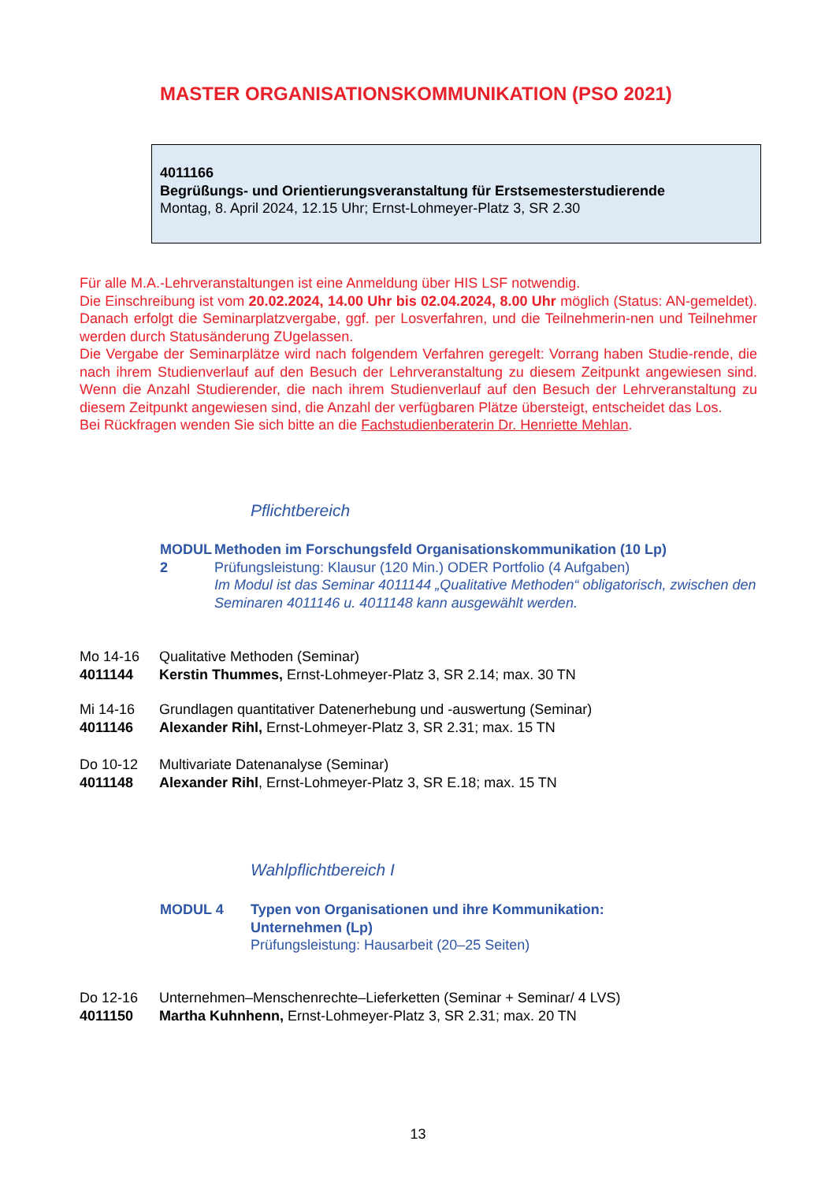MASTER ORGANISATIONSKOMMUNIKATION (PSO 2021)
4011166
Begrüßungs- und Orientierungsveranstaltung für Erstsemesterstudierende
Montag, 8. April 2024, 12.15 Uhr; Ernst-Lohmeyer-Platz 3, SR 2.30
Für alle M.A.-Lehrveranstaltungen ist eine Anmeldung über HIS LSF notwendig.
Die Einschreibung ist vom 20.02.2024, 14.00 Uhr bis 02.04.2024, 8.00 Uhr möglich (Status: AN-gemeldet). Danach erfolgt die Seminarplatzvergabe, ggf. per Losverfahren, und die Teilnehmerin-nen und Teilnehmer werden durch Statusänderung ZUgelassen.
Die Vergabe der Seminarplätze wird nach folgendem Verfahren geregelt: Vorrang haben Studie-rende, die nach ihrem Studienverlauf auf den Besuch der Lehrveranstaltung zu diesem Zeitpunkt angewiesen sind. Wenn die Anzahl Studierender, die nach ihrem Studienverlauf auf den Besuch der Lehrveranstaltung zu diesem Zeitpunkt angewiesen sind, die Anzahl der verfügbaren Plätze übersteigt, entscheidet das Los.
Bei Rückfragen wenden Sie sich bitte an die Fachstudienberaterin Dr. Henriette Mehlan.
Pflichtbereich
MODUL 2 Methoden im Forschungsfeld Organisationskommunikation (10 Lp)
Prüfungsleistung: Klausur (120 Min.) ODER Portfolio (4 Aufgaben)
Im Modul ist das Seminar 4011144 „Qualitative Methoden“ obligatorisch, zwischen den Seminaren 4011146 u. 4011148 kann ausgewählt werden.
Mo 14-16 Qualitative Methoden (Seminar)
4011144 Kerstin Thummes, Ernst-Lohmeyer-Platz 3, SR 2.14; max. 30 TN
Mi 14-16 Grundlagen quantitativer Datenerhebung und -auswertung (Seminar)
4011146 Alexander Rihl, Ernst-Lohmeyer-Platz 3, SR 2.31; max. 15 TN
Do 10-12 Multivariate Datenanalyse (Seminar)
4011148 Alexander Rihl, Ernst-Lohmeyer-Platz 3, SR E.18; max. 15 TN
Wahlpflichtbereich I
MODUL 4 Typen von Organisationen und ihre Kommunikation:
Unternehmen (Lp)
Prüfungsleistung: Hausarbeit (20–25 Seiten)
Do 12-16 Unternehmen–Menschenrechte–Lieferketten (Seminar + Seminar/ 4 LVS)
4011150 Martha Kuhnhenn, Ernst-Lohmeyer-Platz 3, SR 2.31; max. 20 TN
13